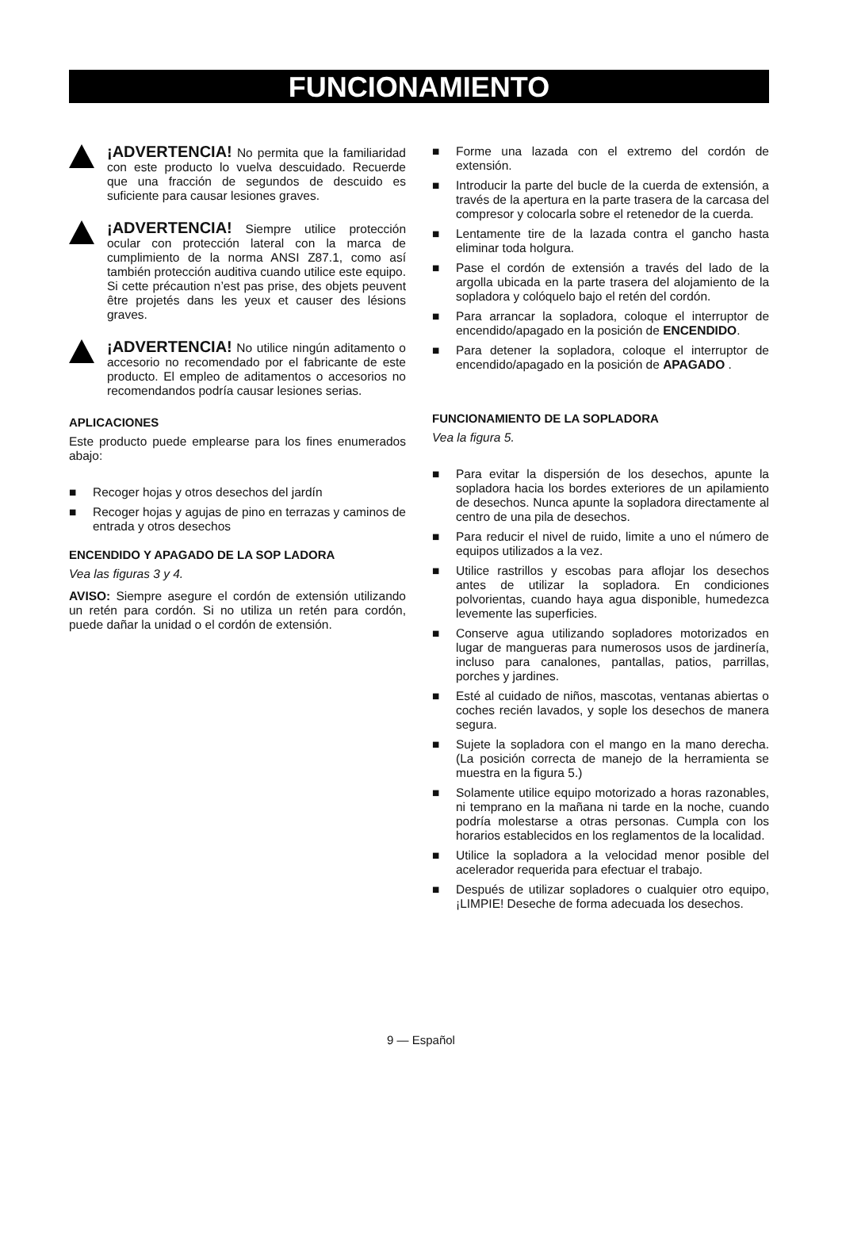FUNCIONAMIENTO
¡ADVERTENCIA! No permita que la familiaridad con este producto lo vuelva descuidado. Recuerde que una fracción de segundos de descuido es suficiente para causar lesiones graves.
¡ADVERTENCIA! Siempre utilice protección ocular con protección lateral con la marca de cumplimiento de la norma ANSI Z87.1, como así también protección auditiva cuando utilice este equipo. Si cette précaution n’est pas prise, des objets peuvent être projetés dans les yeux et causer des lésions graves.
¡ADVERTENCIA! No utilice ningún aditamento o accesorio no recomendado por el fabricante de este producto. El empleo de aditamentos o accesorios no recomendandos podría causar lesiones serias.
APLICACIONES
Este producto puede emplearse para los fines enumerados abajo:
■ Recoger hojas y otros desechos del jardín
■ Recoger hojas y agujas de pino en terrazas y caminos de entrada y otros desechos
ENCENDIDO Y APAGADO DE LA SOP LADORA
Vea las figuras 3 y 4.
AVISO: Siempre asegure el cordón de extensión utilizando un retén para cordón. Si no utiliza un retén para cordón, puede dañar la unidad o el cordón de extensión.
■ Forme una lazada con el extremo del cordón de extensión.
■ Introducir la parte del bucle de la cuerda de extensión, a través de la apertura en la parte trasera de la carcasa del compresor y colocarla sobre el retenedor de la cuerda.
■ Lentamente tire de la lazada contra el gancho hasta eliminar toda holgura.
■ Pase el cordón de extensión a través del lado de la argolla ubicada en la parte trasera del alojamiento de la sopladora y colóquelo bajo el retén del cordón.
■ Para arrancar la sopladora, coloque el interruptor de encendido/apagado en la posición de ENCENDIDO.
■ Para detener la sopladora, coloque el interruptor de encendido/apagado en la posición de APAGADO .
FUNCIONAMIENTO DE LA SOPLADORA
Vea la figura 5.
■ Para evitar la dispersión de los desechos, apunte la sopladora hacia los bordes exteriores de un apilamiento de desechos. Nunca apunte la sopladora directamente al centro de una pila de desechos.
■ Para reducir el nivel de ruido, limite a uno el número de equipos utilizados a la vez.
■ Utilice rastrillos y escobas para aflojar los desechos antes de utilizar la sopladora. En condiciones polvorientas, cuando haya agua disponible, humedezca levemente las superficies.
■ Conserve agua utilizando sopladores motorizados en lugar de mangueras para numerosos usos de jardinería, incluso para canalones, pantallas, patios, parrillas, porches y jardines.
■ Esté al cuidado de niños, mascotas, ventanas abiertas o coches recién lavados, y sople los desechos de manera segura.
■ Sujete la sopladora con el mango en la mano derecha. (La posición correcta de manejo de la herramienta se muestra en la figura 5.)
■ Solamente utilice equipo motorizado a horas razonables, ni temprano en la mañana ni tarde en la noche, cuando podría molestarse a otras personas. Cumpla con los horarios establecidos en los reglamentos de la localidad.
■ Utilice la sopladora a la velocidad menor posible del acelerador requerida para efectuar el trabajo.
■ Después de utilizar sopladores o cualquier otro equipo, ¡LIMPIE! Deseche de forma adecuada los desechos.
9 — Español